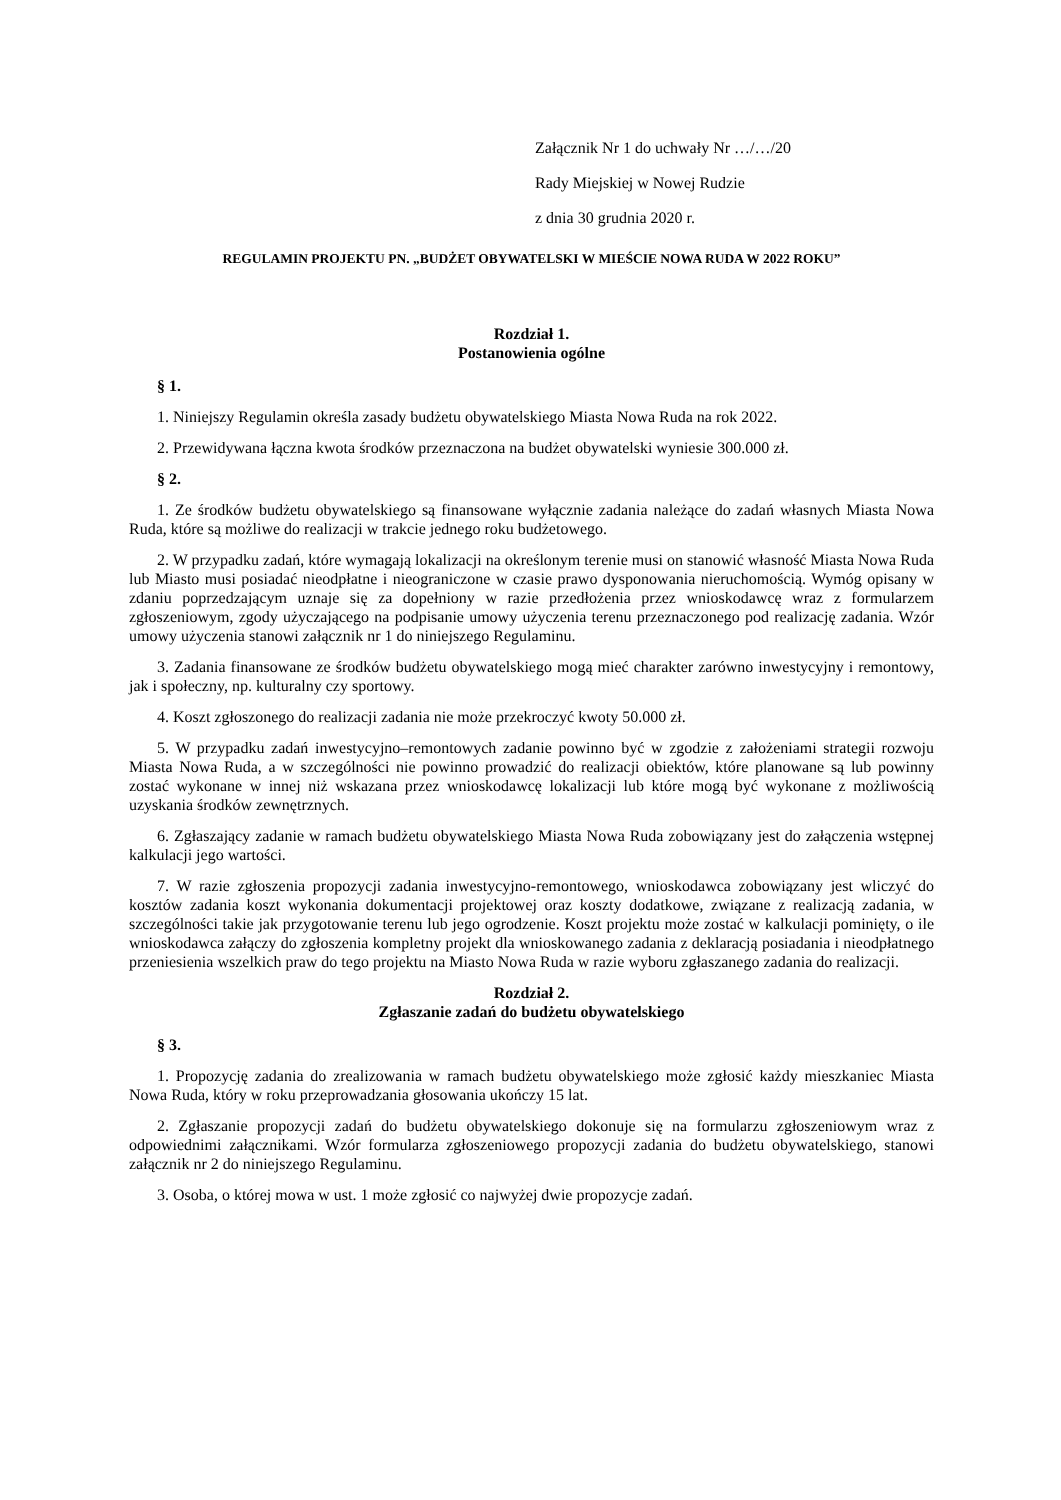Załącznik Nr 1 do uchwały Nr …/…/20
Rady Miejskiej w Nowej Rudzie
z dnia 30 grudnia 2020 r.
REGULAMIN PROJEKTU PN. „BUDŻET OBYWATELSKI W MIEŚCIE NOWA RUDA W 2022 ROKU”
Rozdział 1.
Postanowienia ogólne
§ 1.
1. Niniejszy Regulamin określa zasady budżetu obywatelskiego Miasta Nowa Ruda na rok 2022.
2. Przewidywana łączna kwota środków przeznaczona na budżet obywatelski wyniesie 300.000 zł.
§ 2.
1. Ze środków budżetu obywatelskiego są finansowane wyłącznie zadania należące do zadań własnych Miasta Nowa Ruda, które są możliwe do realizacji w trakcie jednego roku budżetowego.
2. W przypadku zadań, które wymagają lokalizacji na określonym terenie musi on stanowić własność Miasta Nowa Ruda lub Miasto musi posiadać nieodpłatne i nieograniczone w czasie prawo dysponowania nieruchomością. Wymóg opisany w zdaniu poprzedzającym uznaje się za dopełniony w razie przedłożenia przez wnioskodawcę wraz z formularzem zgłoszeniowym, zgody użyczającego na podpisanie umowy użyczenia terenu przeznaczonego pod realizację zadania. Wzór umowy użyczenia stanowi załącznik nr 1 do niniejszego Regulaminu.
3. Zadania finansowane ze środków budżetu obywatelskiego mogą mieć charakter zarówno inwestycyjny i remontowy, jak i społeczny, np. kulturalny czy sportowy.
4. Koszt zgłoszonego do realizacji zadania nie może przekroczyć kwoty 50.000 zł.
5. W przypadku zadań inwestycyjno–remontowych zadanie powinno być w zgodzie z założeniami strategii rozwoju Miasta Nowa Ruda, a w szczególności nie powinno prowadzić do realizacji obiektów, które planowane są lub powinny zostać wykonane w innej niż wskazana przez wnioskodawcę lokalizacji lub które mogą być wykonane z możliwością uzyskania środków zewnętrznych.
6. Zgłaszający zadanie w ramach budżetu obywatelskiego Miasta Nowa Ruda zobowiązany jest do załączenia wstępnej kalkulacji jego wartości.
7. W razie zgłoszenia propozycji zadania inwestycyjno-remontowego, wnioskodawca zobowiązany jest wliczyć do kosztów zadania koszt wykonania dokumentacji projektowej oraz koszty dodatkowe, związane z realizacją zadania, w szczególności takie jak przygotowanie terenu lub jego ogrodzenie. Koszt projektu może zostać w kalkulacji pominięty, o ile wnioskodawca załączy do zgłoszenia kompletny projekt dla wnioskowanego zadania z deklaracją posiadania i nieodpłatnego przeniesienia wszelkich praw do tego projektu na Miasto Nowa Ruda w razie wyboru zgłaszanego zadania do realizacji.
Rozdział 2.
Zgłaszanie zadań do budżetu obywatelskiego
§ 3.
1. Propozycję zadania do zrealizowania w ramach budżetu obywatelskiego może zgłosić każdy mieszkaniec Miasta Nowa Ruda, który w roku przeprowadzania głosowania ukończy 15 lat.
2. Zgłaszanie propozycji zadań do budżetu obywatelskiego dokonuje się na formularzu zgłoszeniowym wraz z odpowiednimi załącznikami. Wzór formularza zgłoszeniowego propozycji zadania do budżetu obywatelskiego, stanowi załącznik nr 2 do niniejszego Regulaminu.
3. Osoba, o której mowa w ust. 1 może zgłosić co najwyżej dwie propozycje zadań.